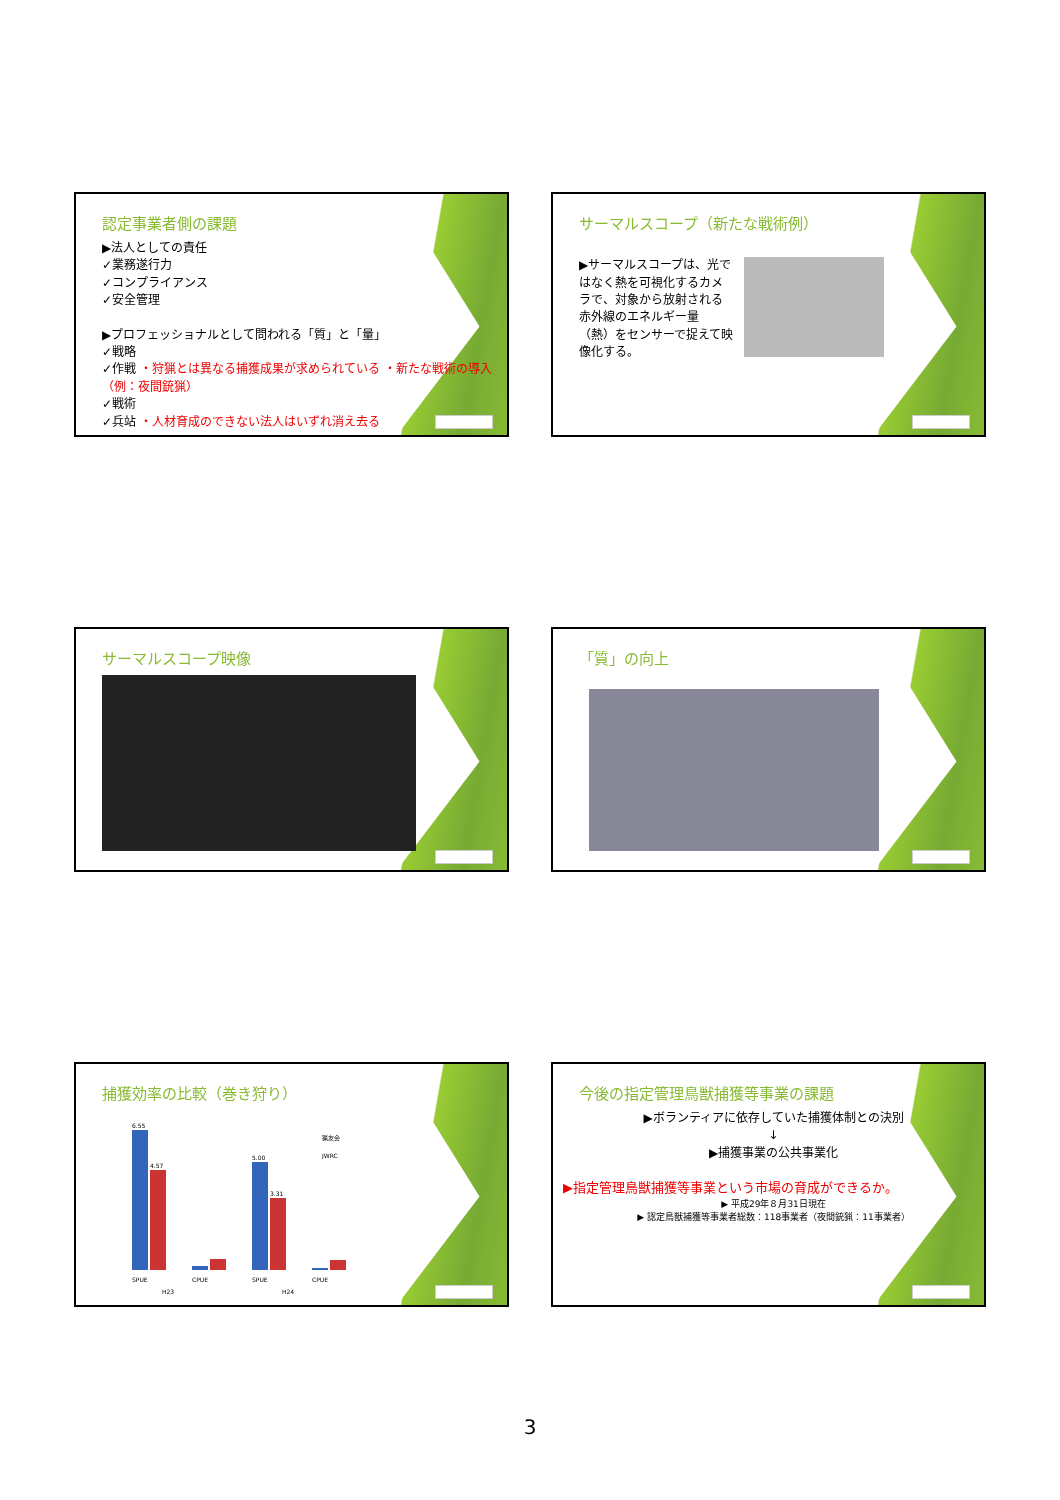認定事業者側の課題
▶法人としての責任
✓業務遂行力
✓コンプライアンス
✓安全管理
▶プロフェッショナルとして問われる「質」と「量」
✓戦略
✓作戦 ・狩猟とは異なる捕獲成果が求められている ・新たな戦術の導入（例：夜間銃猟）
✓戦術
✓兵站 ・人材育成のできない法人はいずれ消え去る
サーマルスコープ（新たな戦術例）
▶サーマルスコープは、光ではなく熱を可視化するカメラで、対象から放射される赤外線のエネルギー量（熱）をセンサーで捉えて映像化する。
サーマルスコープ映像
「質」の向上
捕獲効率の比較（巻き狩り）
6.55
4.57
5.00
3.31
SPUE
CPUE
SPUE
CPUE
H23
H24
猟友会
JWRC
今後の指定管理鳥獣捕獲等事業の課題
▶ボランティアに依存していた捕獲体制との決別
↓
▶捕獲事業の公共事業化
▶指定管理鳥獣捕獲等事業という市場の育成ができるか。
▶ 平成29年８月31日現在
▶ 認定鳥獣捕獲等事業者総数：118事業者（夜間銃猟：11事業者）
3